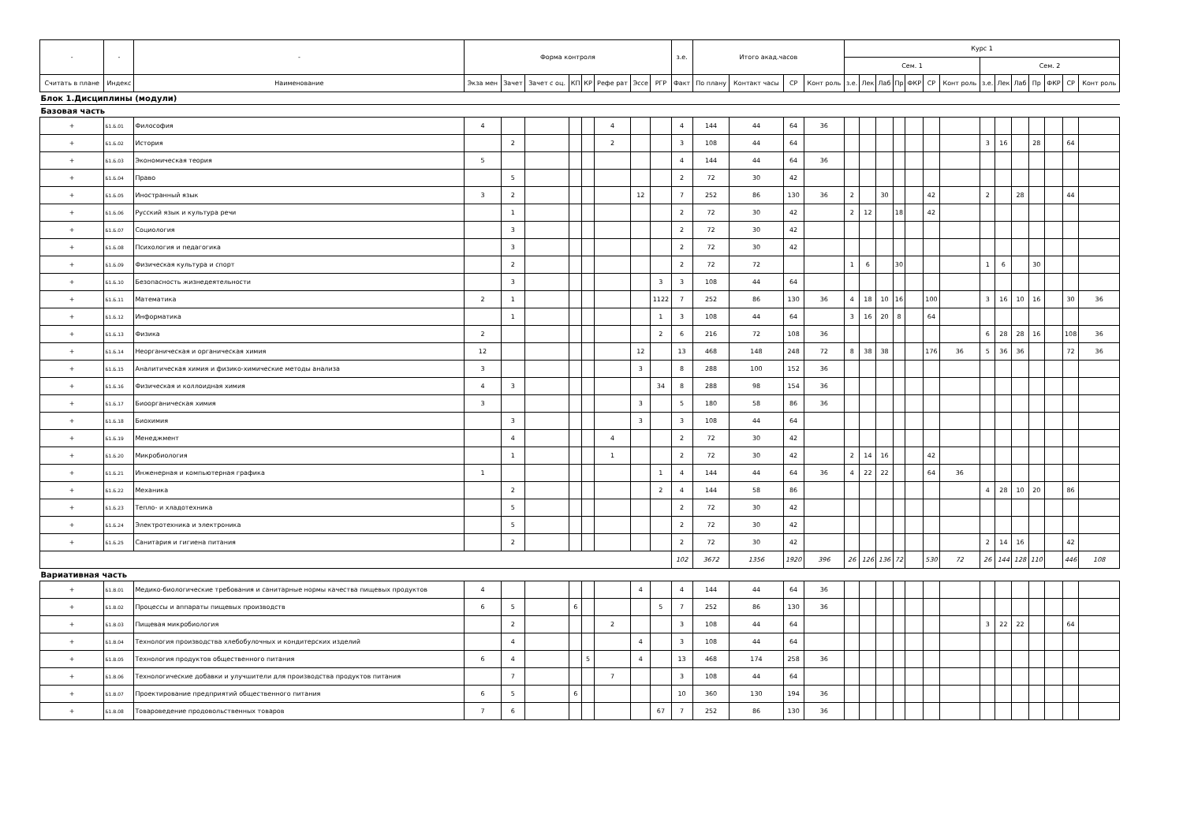| - | - | - | Форма контроля | | | | | | | | з.е. | Итого акад.часов | | | | Курс 1 | | | | | | | | | | | | | |
| --- | --- | --- | --- | --- | --- | --- | --- | --- | --- | --- | --- | --- | --- | --- | --- | --- | --- | --- | --- | --- | --- | --- | --- | --- | --- | --- | --- | --- | --- |
| | | | | | | | | | | | | | | | | Сем. 1 | | | | | | | Сем. 2 | | | | | | |
| Считать в плане | Индекс | Наименование | Экза мен | Зачет | Зачет с оц. | КП | КР | Рефе рат | Эссе | РГР | Факт | По плану | Контакт часы | СР | Конт роль | з.е. | Лек | Лаб | Пр | ФКР | СР | Конт роль | з.е. | Лек | Лаб | Пр | ФКР | СР | Конт роль |
| Блок 1.Дисциплины (модули) | | | | | | | | | | | | | | | | | | | | | | | | | | | | | |
| Базовая часть | | | | | | | | | | | | | | | | | | | | | | | | | | | | | |
| + | Б1.Б.01 | Философия | 4 | | | | | 4 | | | 4 | 144 | 44 | 64 | 36 | | | | | | | | | | | | | | |
| + | Б1.Б.02 | История | | 2 | | | | 2 | | | 3 | 108 | 44 | 64 | | | | | | | | | 3 | 16 | | 28 | | 64 | |
| + | Б1.Б.03 | Экономическая теория | 5 | | | | | | | | 4 | 144 | 44 | 64 | 36 | | | | | | | | | | | | | | |
| + | Б1.Б.04 | Право | | 5 | | | | | | | 2 | 72 | 30 | 42 | | | | | | | | | | | | | | | |
| + | Б1.Б.05 | Иностранный язык | 3 | 2 | | | | | 12 | | 7 | 252 | 86 | 130 | 36 | 2 | | 30 | | | 42 | | 2 | | 28 | | | 44 | |
| + | Б1.Б.06 | Русский язык и культура речи | | 1 | | | | | | | 2 | 72 | 30 | 42 | | 2 | 12 | | 18 | | 42 | | | | | | | | |
| + | Б1.Б.07 | Социология | | 3 | | | | | | | 2 | 72 | 30 | 42 | | | | | | | | | | | | | | | |
| + | Б1.Б.08 | Психология и педагогика | | 3 | | | | | | | 2 | 72 | 30 | 42 | | | | | | | | | | | | | | | |
| + | Б1.Б.09 | Физическая культура и спорт | | 2 | | | | | | | 2 | 72 | 72 | | | 1 | 6 | | 30 | | | | 1 | 6 | | 30 | | | |
| + | Б1.Б.10 | Безопасность жизнедеятельности | | 3 | | | | | | 3 | 3 | 108 | 44 | 64 | | | | | | | | | | | | | | | |
| + | Б1.Б.11 | Математика | 2 | 1 | | | | | | 1122 | 7 | 252 | 86 | 130 | 36 | 4 | 18 | 10 | 16 | | 100 | | 3 | 16 | 10 | 16 | | 30 | 36 |
| + | Б1.Б.12 | Информатика | | 1 | | | | | | 1 | 3 | 108 | 44 | 64 | | 3 | 16 | 20 | 8 | | 64 | | | | | | | | |
| + | Б1.Б.13 | Физика | 2 | | | | | | | 2 | 6 | 216 | 72 | 108 | 36 | | | | | | | | 6 | 28 | 28 | 16 | | 108 | 36 |
| + | Б1.Б.14 | Неорганическая и органическая химия | 12 | | | | | | 12 | | 13 | 468 | 148 | 248 | 72 | 8 | 38 | 38 | | | 176 | 36 | 5 | 36 | 36 | | | 72 | 36 |
| + | Б1.Б.15 | Аналитическая химия и физико-химические методы анализа | 3 | | | | | | 3 | | 8 | 288 | 100 | 152 | 36 | | | | | | | | | | | | | | |
| + | Б1.Б.16 | Физическая и коллоидная химия | 4 | 3 | | | | | | 34 | 8 | 288 | 98 | 154 | 36 | | | | | | | | | | | | | | |
| + | Б1.Б.17 | Биоорганическая химия | 3 | | | | | | 3 | | 5 | 180 | 58 | 86 | 36 | | | | | | | | | | | | | | |
| + | Б1.Б.18 | Биохимия | | 3 | | | | | 3 | | 3 | 108 | 44 | 64 | | | | | | | | | | | | | | | |
| + | Б1.Б.19 | Менеджмент | | 4 | | | | 4 | | | 2 | 72 | 30 | 42 | | | | | | | | | | | | | | | |
| + | Б1.Б.20 | Микробиология | | 1 | | | | 1 | | | 2 | 72 | 30 | 42 | | 2 | 14 | 16 | | | 42 | | | | | | | | |
| + | Б1.Б.21 | Инженерная и компьютерная графика | 1 | | | | | | | 1 | 4 | 144 | 44 | 64 | 36 | 4 | 22 | 22 | | | 64 | 36 | | | | | | | |
| + | Б1.Б.22 | Механика | | 2 | | | | | | 2 | 4 | 144 | 58 | 86 | | | | | | | | | 4 | 28 | 10 | 20 | | 86 | |
| + | Б1.Б.23 | Тепло- и хладотехника | | 5 | | | | | | | 2 | 72 | 30 | 42 | | | | | | | | | | | | | | | |
| + | Б1.Б.24 | Электротехника и электроника | | 5 | | | | | | | 2 | 72 | 30 | 42 | | | | | | | | | | | | | | | |
| + | Б1.Б.25 | Санитария и гигиена питания | | 2 | | | | | | | 2 | 72 | 30 | 42 | | | | | | | | | 2 | 14 | 16 | | | 42 | |
| | | | | | | | | | | | 102 | 3672 | 1356 | 1920 | 396 | 26 | 126 | 136 | 72 | | 530 | 72 | 26 | 144 | 128 | 110 | | 446 | 108 |
| Вариативная часть | | | | | | | | | | | | | | | | | | | | | | | | | | | | | |
| + | Б1.В.01 | Медико-биологические требования и санитарные нормы качества пищевых продуктов | 4 | | | | | | 4 | | 4 | 144 | 44 | 64 | 36 | | | | | | | | | | | | | | |
| + | Б1.В.02 | Процессы и аппараты пищевых производств | 6 | 5 | | 6 | | | | 5 | 7 | 252 | 86 | 130 | 36 | | | | | | | | | | | | | | |
| + | Б1.В.03 | Пищевая микробиология | | 2 | | | | 2 | | | 3 | 108 | 44 | 64 | | | | | | | | | 3 | 22 | 22 | | | 64 | |
| + | Б1.В.04 | Технология производства хлебобулочных и кондитерских изделий | | 4 | | | | | 4 | | 3 | 108 | 44 | 64 | | | | | | | | | | | | | | | |
| + | Б1.В.05 | Технология продуктов общественного питания | 6 | 4 | | | 5 | | 4 | | 13 | 468 | 174 | 258 | 36 | | | | | | | | | | | | | | |
| + | Б1.В.06 | Технологические добавки и улучшители для производства продуктов питания | | 7 | | | | 7 | | | 3 | 108 | 44 | 64 | | | | | | | | | | | | | | | |
| + | Б1.В.07 | Проектирование предприятий общественного питания | 6 | 5 | | 6 | | | | | 10 | 360 | 130 | 194 | 36 | | | | | | | | | | | | | | |
| + | Б1.В.08 | Товароведение продовольственных товаров | 7 | 6 | | | | | | 67 | 7 | 252 | 86 | 130 | 36 | | | | | | | | | | | | | | |